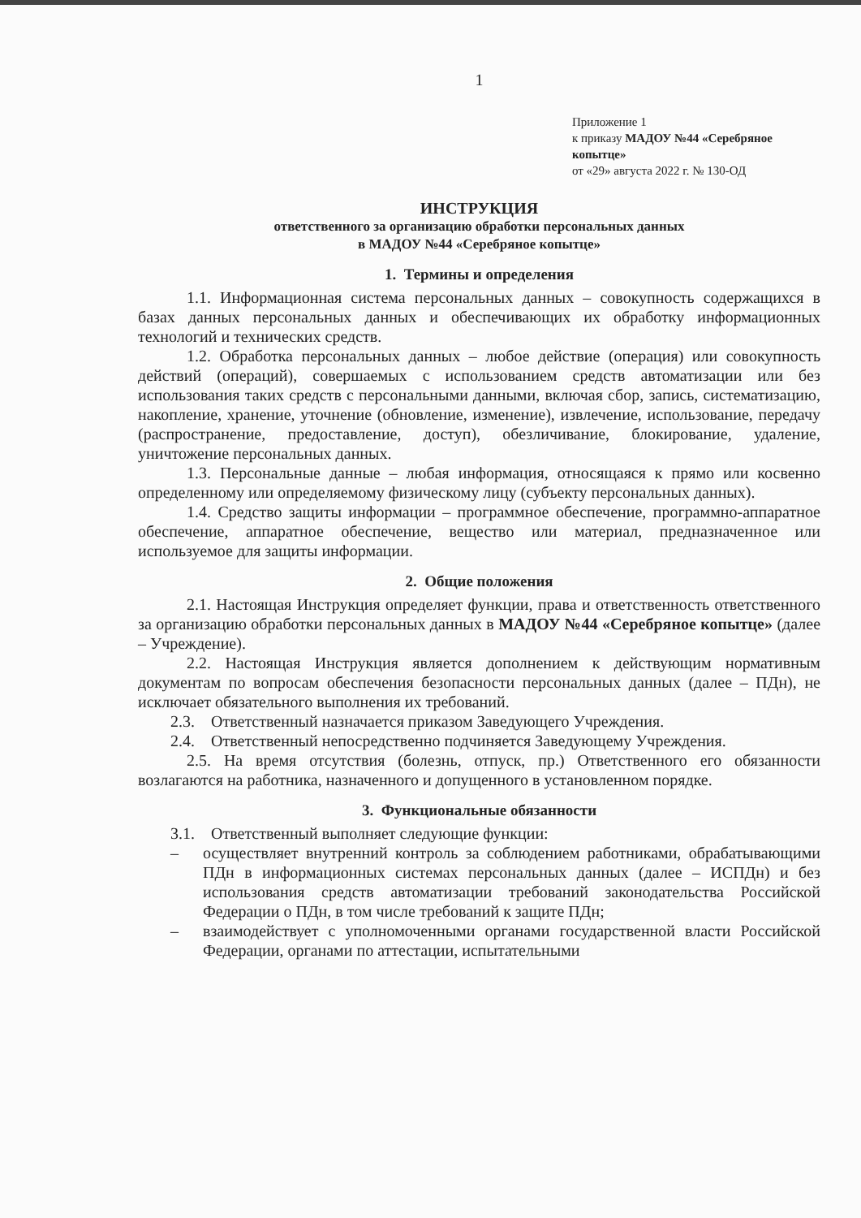1
Приложение 1
к приказу МАДОУ №44 «Серебряное копытце»
от «29» августа 2022 г. № 130-ОД
ИНСТРУКЦИЯ
ответственного за организацию обработки персональных данных
в МАДОУ №44 «Серебряное копытце»
1. Термины и определения
1.1. Информационная система персональных данных – совокупность содержащихся в базах данных персональных данных и обеспечивающих их обработку информационных технологий и технических средств.
1.2. Обработка персональных данных – любое действие (операция) или совокупность действий (операций), совершаемых с использованием средств автоматизации или без использования таких средств с персональными данными, включая сбор, запись, систематизацию, накопление, хранение, уточнение (обновление, изменение), извлечение, использование, передачу (распространение, предоставление, доступ), обезличивание, блокирование, удаление, уничтожение персональных данных.
1.3. Персональные данные – любая информация, относящаяся к прямо или косвенно определенному или определяемому физическому лицу (субъекту персональных данных).
1.4. Средство защиты информации – программное обеспечение, программно-аппаратное обеспечение, аппаратное обеспечение, вещество или материал, предназначенное или используемое для защиты информации.
2. Общие положения
2.1. Настоящая Инструкция определяет функции, права и ответственность ответственного за организацию обработки персональных данных в МАДОУ №44 «Серебряное копытце» (далее – Учреждение).
2.2. Настоящая Инструкция является дополнением к действующим нормативным документам по вопросам обеспечения безопасности персональных данных (далее – ПДн), не исключает обязательного выполнения их требований.
2.3. Ответственный назначается приказом Заведующего Учреждения.
2.4. Ответственный непосредственно подчиняется Заведующему Учреждения.
2.5. На время отсутствия (болезнь, отпуск, пр.) Ответственного его обязанности возлагаются на работника, назначенного и допущенного в установленном порядке.
3. Функциональные обязанности
3.1. Ответственный выполняет следующие функции:
– осуществляет внутренний контроль за соблюдением работниками, обрабатывающими ПДн в информационных системах персональных данных (далее – ИСПДн) и без использования средств автоматизации требований законодательства Российской Федерации о ПДн, в том числе требований к защите ПДн;
– взаимодействует с уполномоченными органами государственной власти Российской Федерации, органами по аттестации, испытательными